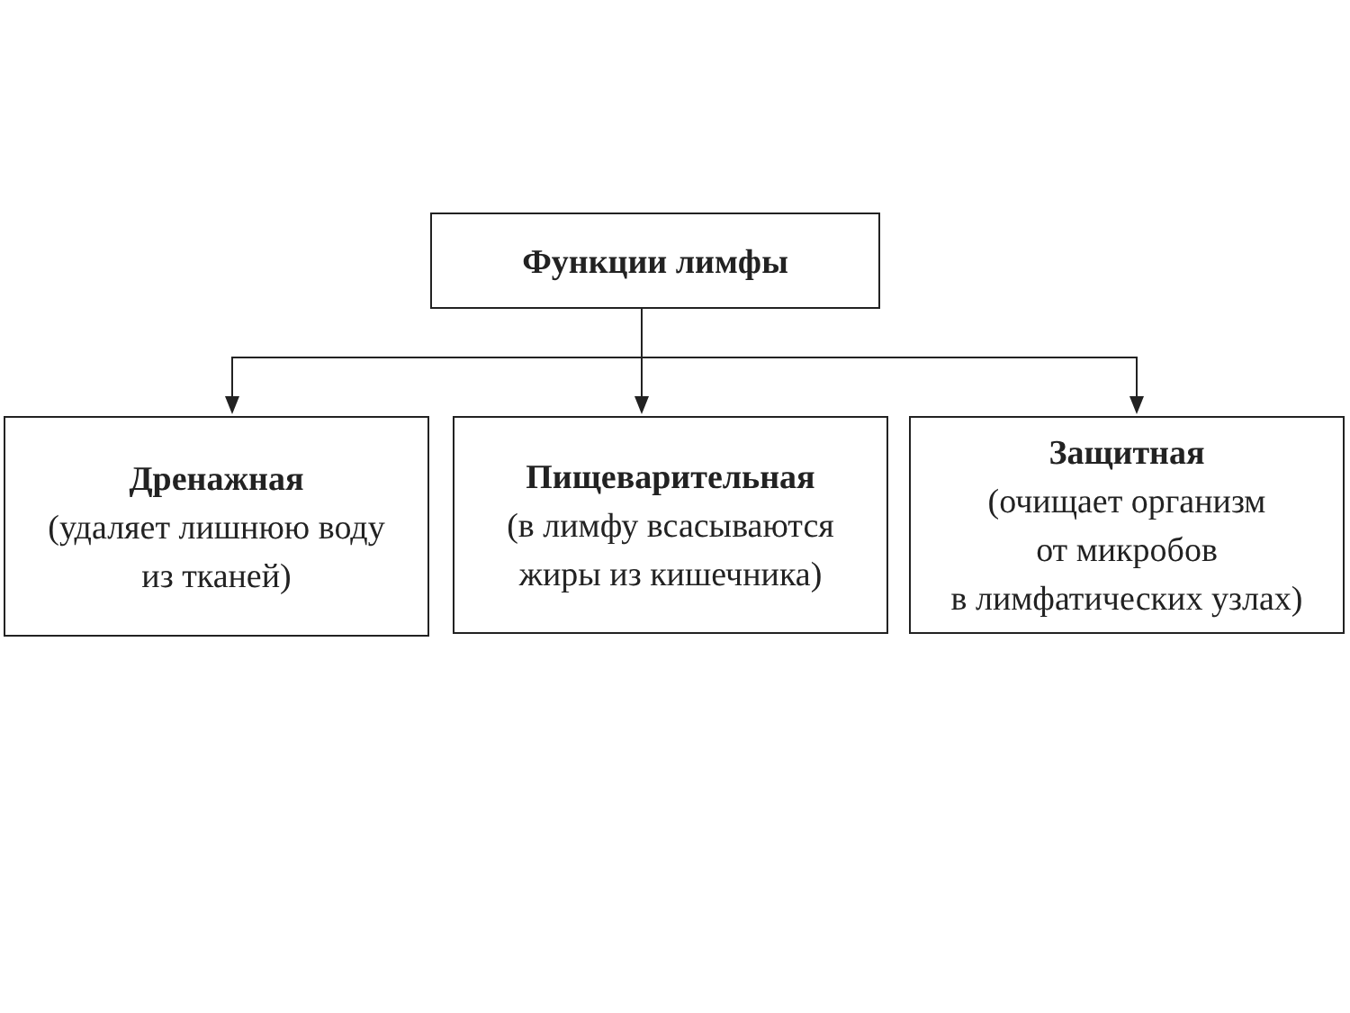Функции лимфы
Дренажная
(удаляет лишнюю воду
из тканей)
Пищеварительная
(в лимфу всасываются
жиры из кишечника)
Защитная
(очищает организм
от микробов
в лимфатических узлах)